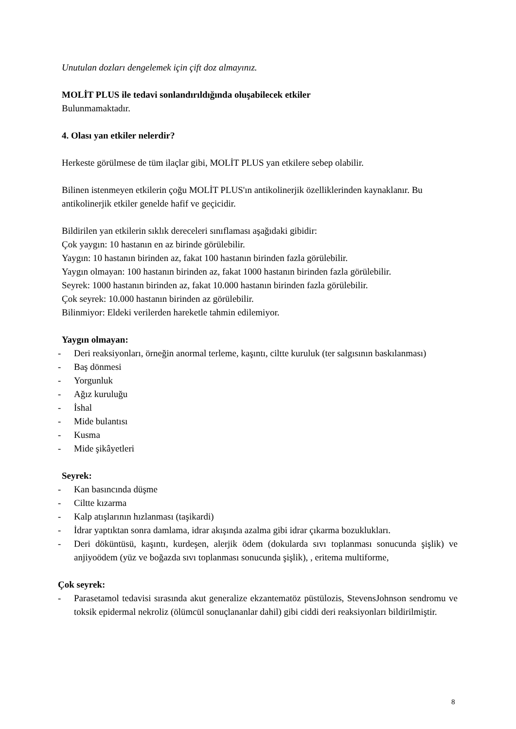Unutulan dozları dengelemek için çift doz almayınız.
MOLİT PLUS ile tedavi sonlandırıldığında oluşabilecek etkiler
Bulunmamaktadır.
4. Olası yan etkiler nelerdir?
Herkeste görülmese de tüm ilaçlar gibi, MOLİT PLUS yan etkilere sebep olabilir.
Bilinen istenmeyen etkilerin çoğu MOLİT PLUS'ın antikolinerjik özelliklerinden kaynaklanır. Bu antikolinerjik etkiler genelde hafif ve geçicidir.
Bildirilen yan etkilerin sıklık dereceleri sınıflaması aşağıdaki gibidir:
Çok yaygın: 10 hastanın en az birinde görülebilir.
Yaygın: 10 hastanın birinden az, fakat 100 hastanın birinden fazla görülebilir.
Yaygın olmayan: 100 hastanın birinden az, fakat 1000 hastanın birinden fazla görülebilir.
Seyrek: 1000 hastanın birinden az, fakat 10.000 hastanın birinden fazla görülebilir.
Çok seyrek: 10.000 hastanın birinden az görülebilir.
Bilinmiyor: Eldeki verilerden hareketle tahmin edilemiyor.
Yaygın olmayan:
- Deri reaksiyonları, örneğin anormal terleme, kaşıntı, ciltte kuruluk (ter salgısının baskılanması)
- Baş dönmesi
- Yorgunluk
- Ağız kuruluğu
- İshal
- Mide bulantısı
- Kusma
- Mide şikâyetleri
Seyrek:
- Kan basıncında düşme
- Ciltte kızarma
- Kalp atışlarının hızlanması (taşikardi)
- İdrar yaptıktan sonra damlama, idrar akışında azalma gibi idrar çıkarma bozuklukları.
- Deri döküntüsü, kaşıntı, kurdeşen, alerjik ödem (dokularda sıvı toplanması sonucunda şişlik) ve anjiyoödem (yüz ve boğazda sıvı toplanması sonucunda şişlik), , eritema multiforme,
Çok seyrek:
- Parasetamol tedavisi sırasında akut generalize ekzantematöz püstülozis, StevensJohnson sendromu ve toksik epidermal nekroliz (ölümcül sonuçlananlar dahil) gibi ciddi deri reaksiyonları bildirilmiştir.
8